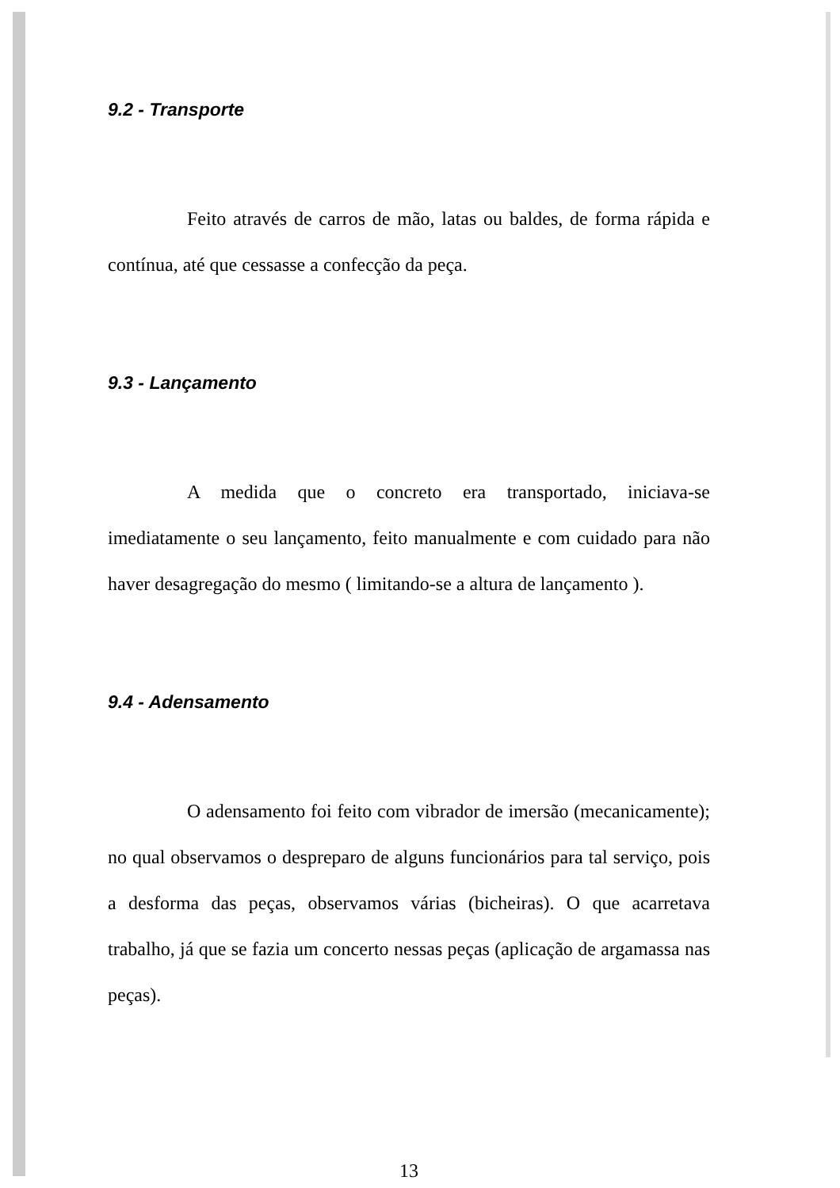9.2 - Transporte
Feito através de carros de mão, latas ou baldes, de forma rápida e contínua, até que cessasse a confecção da peça.
9.3 - Lançamento
A medida que o concreto era transportado, iniciava-se imediatamente o seu lançamento, feito manualmente e com cuidado para não haver desagregação do mesmo ( limitando-se a altura de lançamento ).
9.4 - Adensamento
O adensamento foi feito com vibrador de imersão (mecanicamente); no qual observamos o despreparo de alguns funcionários para tal serviço, pois a desforma das peças, observamos várias (bicheiras). O que acarretava trabalho, já que se fazia um concerto nessas peças (aplicação de argamassa nas peças).
13